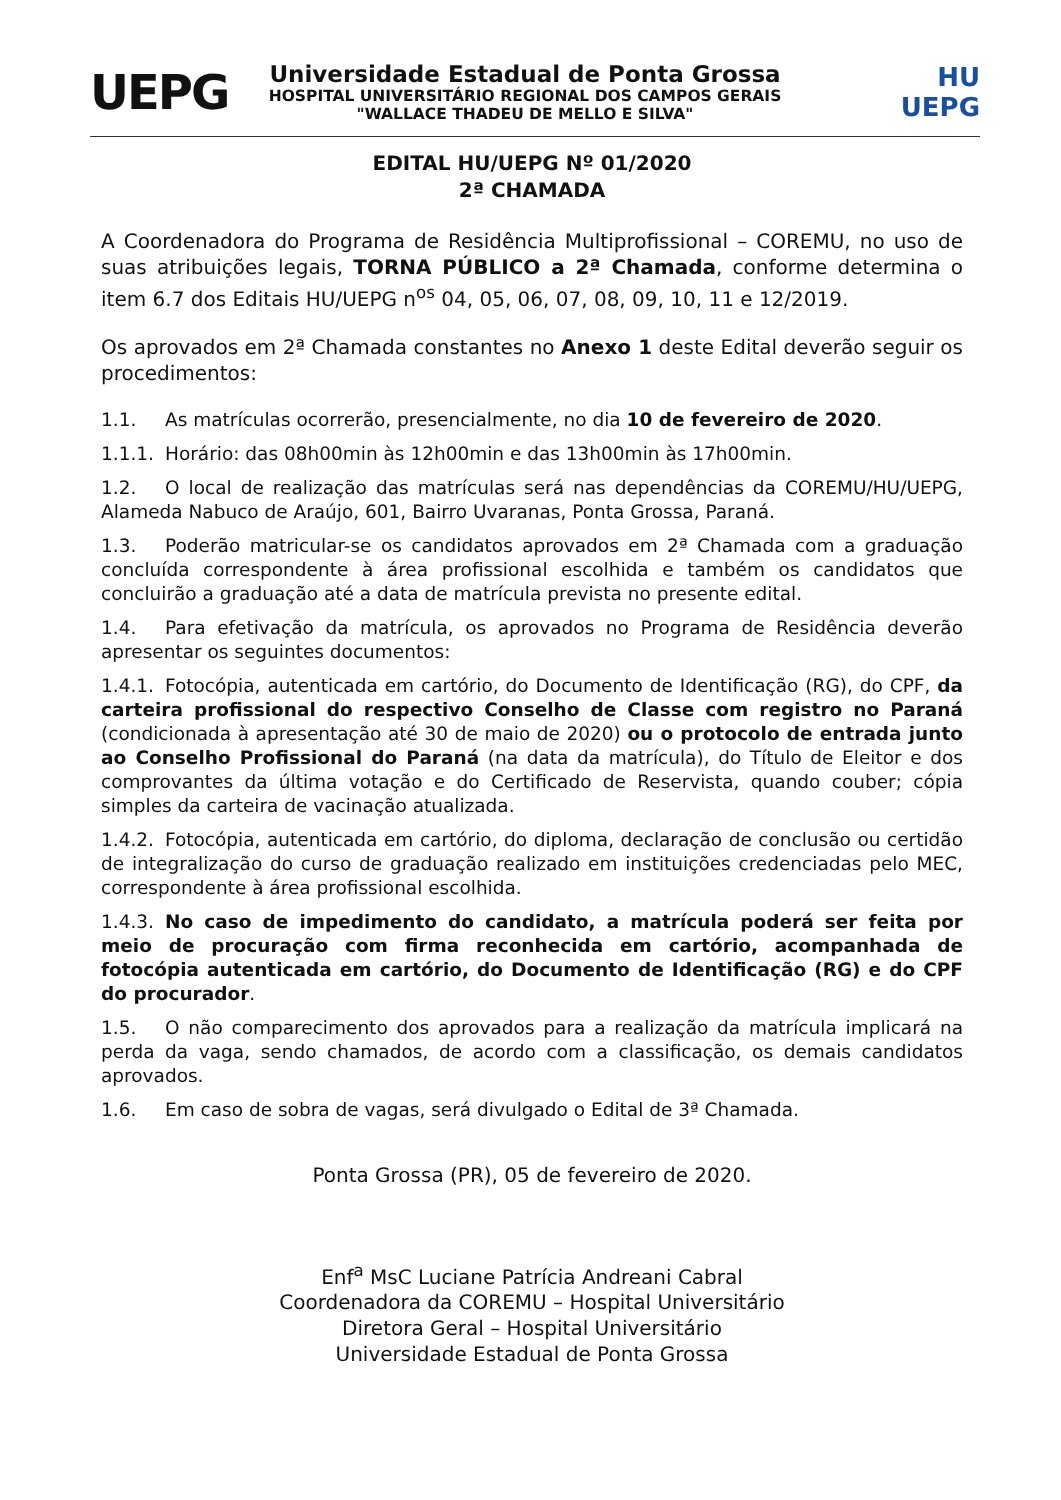UEPG
Universidade Estadual de Ponta Grossa
HOSPITAL UNIVERSITÁRIO REGIONAL DOS CAMPOS GERAIS
"WALLACE THADEU DE MELLO E SILVA"
HU
UEPG
EDITAL HU/UEPG Nº 01/2020
2ª CHAMADA
A Coordenadora do Programa de Residência Multiprofissional – COREMU, no uso de suas atribuições legais, TORNA PÚBLICO a 2ª Chamada, conforme determina o item 6.7 dos Editais HU/UEPG n<sup>os</sup> 04, 05, 06, 07, 08, 09, 10, 11 e 12/2019.
Os aprovados em 2ª Chamada constantes no Anexo 1 deste Edital deverão seguir os procedimentos:
1.1. As matrículas ocorrerão, presencialmente, no dia 10 de fevereiro de 2020.
1.1.1. Horário: das 08h00min às 12h00min e das 13h00min às 17h00min.
1.2. O local de realização das matrículas será nas dependências da COREMU/HU/UEPG, Alameda Nabuco de Araújo, 601, Bairro Uvaranas, Ponta Grossa, Paraná.
1.3. Poderão matricular-se os candidatos aprovados em 2ª Chamada com a graduação concluída correspondente à área profissional escolhida e também os candidatos que concluirão a graduação até a data de matrícula prevista no presente edital.
1.4. Para efetivação da matrícula, os aprovados no Programa de Residência deverão apresentar os seguintes documentos:
1.4.1. Fotocópia, autenticada em cartório, do Documento de Identificação (RG), do CPF, da carteira profissional do respectivo Conselho de Classe com registro no Paraná (condicionada à apresentação até 30 de maio de 2020) ou o protocolo de entrada junto ao Conselho Profissional do Paraná (na data da matrícula), do Título de Eleitor e dos comprovantes da última votação e do Certificado de Reservista, quando couber; cópia simples da carteira de vacinação atualizada.
1.4.2. Fotocópia, autenticada em cartório, do diploma, declaração de conclusão ou certidão de integralização do curso de graduação realizado em instituições credenciadas pelo MEC, correspondente à área profissional escolhida.
1.4.3. No caso de impedimento do candidato, a matrícula poderá ser feita por meio de procuração com firma reconhecida em cartório, acompanhada de fotocópia autenticada em cartório, do Documento de Identificação (RG) e do CPF do procurador.
1.5. O não comparecimento dos aprovados para a realização da matrícula implicará na perda da vaga, sendo chamados, de acordo com a classificação, os demais candidatos aprovados.
1.6. Em caso de sobra de vagas, será divulgado o Edital de 3ª Chamada.
Ponta Grossa (PR), 05 de fevereiro de 2020.
Enf<sup>a</sup> MsC Luciane Patrícia Andreani Cabral
Coordenadora da COREMU – Hospital Universitário
Diretora Geral – Hospital Universitário
Universidade Estadual de Ponta Grossa